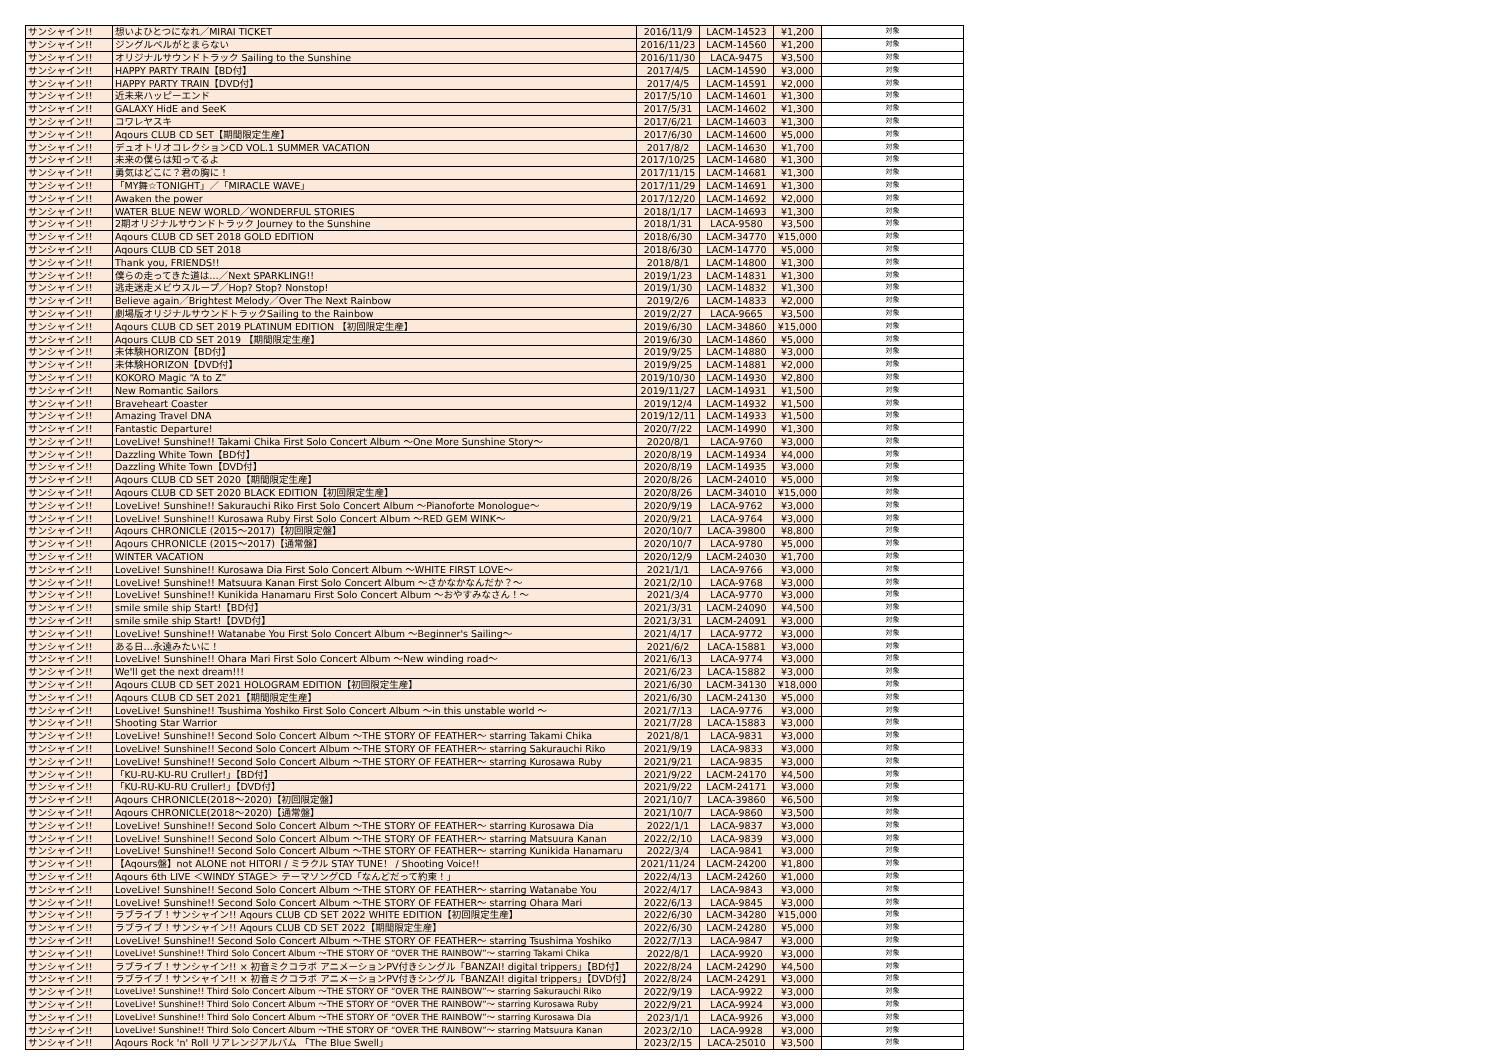| サンシャイン!! | 想いよひとつになれ／MIRAI TICKET | 2016/11/9 | LACM-14523 | ¥1,200 | 対象 |
| サンシャイン!! | ジングルベルがとまらない | 2016/11/23 | LACM-14560 | ¥1,200 | 対象 |
| サンシャイン!! | オリジナルサウンドトラック Sailing to the Sunshine | 2016/11/30 | LACA-9475 | ¥3,500 | 対象 |
| サンシャイン!! | HAPPY PARTY TRAIN【BD付】 | 2017/4/5 | LACM-14590 | ¥3,000 | 対象 |
| サンシャイン!! | HAPPY PARTY TRAIN【DVD付】 | 2017/4/5 | LACM-14591 | ¥2,000 | 対象 |
| サンシャイン!! | 近未来ハッピーエンド | 2017/5/10 | LACM-14601 | ¥1,300 | 対象 |
| サンシャイン!! | GALAXY HidE and SeeK | 2017/5/31 | LACM-14602 | ¥1,300 | 対象 |
| サンシャイン!! | コワレヤスキ | 2017/6/21 | LACM-14603 | ¥1,300 | 対象 |
| サンシャイン!! | Aqours CLUB CD SET【期間限定生産】 | 2017/6/30 | LACM-14600 | ¥5,000 | 対象 |
| サンシャイン!! | デュオトリオコレクションCD VOL.1 SUMMER VACATION | 2017/8/2 | LACM-14630 | ¥1,700 | 対象 |
| サンシャイン!! | 未来の僕らは知ってるよ | 2017/10/25 | LACM-14680 | ¥1,300 | 対象 |
| サンシャイン!! | 勇気はどこに？君の胸に！ | 2017/11/15 | LACM-14681 | ¥1,300 | 対象 |
| サンシャイン!! | 「MY舞☆TONIGHT」／「MIRACLE WAVE」 | 2017/11/29 | LACM-14691 | ¥1,300 | 対象 |
| サンシャイン!! | Awaken the power | 2017/12/20 | LACM-14692 | ¥2,000 | 対象 |
| サンシャイン!! | WATER BLUE NEW WORLD／WONDERFUL STORIES | 2018/1/17 | LACM-14693 | ¥1,300 | 対象 |
| サンシャイン!! | 2期オリジナルサウンドトラック Journey to the Sunshine | 2018/1/31 | LACA-9580 | ¥3,500 | 対象 |
| サンシャイン!! | Aqours CLUB CD SET 2018 GOLD EDITION | 2018/6/30 | LACM-34770 | ¥15,000 | 対象 |
| サンシャイン!! | Aqours CLUB CD SET 2018 | 2018/6/30 | LACM-14770 | ¥5,000 | 対象 |
| サンシャイン!! | Thank you, FRIENDS!! | 2018/8/1 | LACM-14800 | ¥1,300 | 対象 |
| サンシャイン!! | 僕らの走ってきた道は…／Next SPARKLING!! | 2019/1/23 | LACM-14831 | ¥1,300 | 対象 |
| サンシャイン!! | 逃走迷走メビウスループ／Hop? Stop? Nonstop! | 2019/1/30 | LACM-14832 | ¥1,300 | 対象 |
| サンシャイン!! | Believe again／Brightest Melody／Over The Next Rainbow | 2019/2/6 | LACM-14833 | ¥2,000 | 対象 |
| サンシャイン!! | 劇場版オリジナルサウンドトラックSailing to the Rainbow | 2019/2/27 | LACA-9665 | ¥3,500 | 対象 |
| サンシャイン!! | Aqours CLUB CD SET 2019 PLATINUM EDITION 【初回限定生産】 | 2019/6/30 | LACM-34860 | ¥15,000 | 対象 |
| サンシャイン!! | Aqours CLUB CD SET 2019 【期間限定生産】 | 2019/6/30 | LACM-14860 | ¥5,000 | 対象 |
| サンシャイン!! | 未体験HORIZON【BD付】 | 2019/9/25 | LACM-14880 | ¥3,000 | 対象 |
| サンシャイン!! | 未体験HORIZON【DVD付】 | 2019/9/25 | LACM-14881 | ¥2,000 | 対象 |
| サンシャイン!! | KOKORO Magic “A to Z” | 2019/10/30 | LACM-14930 | ¥2,800 | 対象 |
| サンシャイン!! | New Romantic Sailors | 2019/11/27 | LACM-14931 | ¥1,500 | 対象 |
| サンシャイン!! | Braveheart Coaster | 2019/12/4 | LACM-14932 | ¥1,500 | 対象 |
| サンシャイン!! | Amazing Travel DNA | 2019/12/11 | LACM-14933 | ¥1,500 | 対象 |
| サンシャイン!! | Fantastic Departure! | 2020/7/22 | LACM-14990 | ¥1,300 | 対象 |
| サンシャイン!! | LoveLive! Sunshine!! Takami Chika First Solo Concert Album ～One More Sunshine Story～ | 2020/8/1 | LACA-9760 | ¥3,000 | 対象 |
| サンシャイン!! | Dazzling White Town【BD付】 | 2020/8/19 | LACM-14934 | ¥4,000 | 対象 |
| サンシャイン!! | Dazzling White Town【DVD付】 | 2020/8/19 | LACM-14935 | ¥3,000 | 対象 |
| サンシャイン!! | Aqours CLUB CD SET 2020【期間限定生産】 | 2020/8/26 | LACM-24010 | ¥5,000 | 対象 |
| サンシャイン!! | Aqours CLUB CD SET 2020 BLACK EDITION【初回限定生産】 | 2020/8/26 | LACM-34010 | ¥15,000 | 対象 |
| サンシャイン!! | LoveLive! Sunshine!! Sakurauchi Riko First Solo Concert Album ～Pianoforte Monologue～ | 2020/9/19 | LACA-9762 | ¥3,000 | 対象 |
| サンシャイン!! | LoveLive! Sunshine!! Kurosawa Ruby First Solo Concert Album ～RED GEM WINK～ | 2020/9/21 | LACA-9764 | ¥3,000 | 対象 |
| サンシャイン!! | Aqours CHRONICLE (2015～2017)【初回限定盤】 | 2020/10/7 | LACA-39800 | ¥8,800 | 対象 |
| サンシャイン!! | Aqours CHRONICLE (2015～2017)【通常盤】 | 2020/10/7 | LACA-9780 | ¥5,000 | 対象 |
| サンシャイン!! | WINTER VACATION | 2020/12/9 | LACM-24030 | ¥1,700 | 対象 |
| サンシャイン!! | LoveLive! Sunshine!! Kurosawa Dia First Solo Concert Album ～WHITE FIRST LOVE～ | 2021/1/1 | LACA-9766 | ¥3,000 | 対象 |
| サンシャイン!! | LoveLive! Sunshine!! Matsuura Kanan First Solo Concert Album ～さかなかなんだか？～ | 2021/2/10 | LACA-9768 | ¥3,000 | 対象 |
| サンシャイン!! | LoveLive! Sunshine!! Kunikida Hanamaru First Solo Concert Album ～おやすみなさん！～ | 2021/3/4 | LACA-9770 | ¥3,000 | 対象 |
| サンシャイン!! | smile smile ship Start!【BD付】 | 2021/3/31 | LACM-24090 | ¥4,500 | 対象 |
| サンシャイン!! | smile smile ship Start!【DVD付】 | 2021/3/31 | LACM-24091 | ¥3,000 | 対象 |
| サンシャイン!! | LoveLive! Sunshine!! Watanabe You First Solo Concert Album ～Beginner's Sailing～ | 2021/4/17 | LACA-9772 | ¥3,000 | 対象 |
| サンシャイン!! | ある日…永遠みたいに！ | 2021/6/2 | LACA-15881 | ¥3,000 | 対象 |
| サンシャイン!! | LoveLive! Sunshine!! Ohara Mari First Solo Concert Album ～New winding road～ | 2021/6/13 | LACA-9774 | ¥3,000 | 対象 |
| サンシャイン!! | We'll get the next dream!!! | 2021/6/23 | LACA-15882 | ¥3,000 | 対象 |
| サンシャイン!! | Aqours CLUB CD SET 2021 HOLOGRAM EDITION【初回限定生産】 | 2021/6/30 | LACM-34130 | ¥18,000 | 対象 |
| サンシャイン!! | Aqours CLUB CD SET 2021【期間限定生産】 | 2021/6/30 | LACM-24130 | ¥5,000 | 対象 |
| サンシャイン!! | LoveLive! Sunshine!! Tsushima Yoshiko First Solo Concert Album ～in this unstable world ～ | 2021/7/13 | LACA-9776 | ¥3,000 | 対象 |
| サンシャイン!! | Shooting Star Warrior | 2021/7/28 | LACA-15883 | ¥3,000 | 対象 |
| サンシャイン!! | LoveLive! Sunshine!! Second Solo Concert Album ～THE STORY OF FEATHER～ starring Takami Chika | 2021/8/1 | LACA-9831 | ¥3,000 | 対象 |
| サンシャイン!! | LoveLive! Sunshine!! Second Solo Concert Album ～THE STORY OF FEATHER～ starring Sakurauchi Riko | 2021/9/19 | LACA-9833 | ¥3,000 | 対象 |
| サンシャイン!! | LoveLive! Sunshine!! Second Solo Concert Album ～THE STORY OF FEATHER～ starring Kurosawa Ruby | 2021/9/21 | LACA-9835 | ¥3,000 | 対象 |
| サンシャイン!! | 「KU-RU-KU-RU Cruller!」【BD付】 | 2021/9/22 | LACM-24170 | ¥4,500 | 対象 |
| サンシャイン!! | 「KU-RU-KU-RU Cruller!」【DVD付】 | 2021/9/22 | LACM-24171 | ¥3,000 | 対象 |
| サンシャイン!! | Aqours CHRONICLE(2018～2020)【初回限定盤】 | 2021/10/7 | LACA-39860 | ¥6,500 | 対象 |
| サンシャイン!! | Aqours CHRONICLE(2018～2020)【通常盤】 | 2021/10/7 | LACA-9860 | ¥3,500 | 対象 |
| サンシャイン!! | LoveLive! Sunshine!! Second Solo Concert Album ～THE STORY OF FEATHER～ starring Kurosawa Dia | 2022/1/1 | LACA-9837 | ¥3,000 | 対象 |
| サンシャイン!! | LoveLive! Sunshine!! Second Solo Concert Album ～THE STORY OF FEATHER～ starring Matsuura Kanan | 2022/2/10 | LACA-9839 | ¥3,000 | 対象 |
| サンシャイン!! | LoveLive! Sunshine!! Second Solo Concert Album ～THE STORY OF FEATHER～ starring Kunikida Hanamaru | 2022/3/4 | LACA-9841 | ¥3,000 | 対象 |
| サンシャイン!! | 【Aqours盤】not ALONE not HITORI / ミラクル STAY TUNE！ / Shooting Voice!! | 2021/11/24 | LACM-24200 | ¥1,800 | 対象 |
| サンシャイン!! | Aqours 6th LIVE ＜WINDY STAGE＞ テーマソングCD「なんどだって約束！」 | 2022/4/13 | LACM-24260 | ¥1,000 | 対象 |
| サンシャイン!! | LoveLive! Sunshine!! Second Solo Concert Album ～THE STORY OF FEATHER～ starring Watanabe You | 2022/4/17 | LACA-9843 | ¥3,000 | 対象 |
| サンシャイン!! | LoveLive! Sunshine!! Second Solo Concert Album ～THE STORY OF FEATHER～ starring Ohara Mari | 2022/6/13 | LACA-9845 | ¥3,000 | 対象 |
| サンシャイン!! | ラブライブ！サンシャイン!! Aqours CLUB CD SET 2022 WHITE EDITION【初回限定生産】 | 2022/6/30 | LACM-34280 | ¥15,000 | 対象 |
| サンシャイン!! | ラブライブ！サンシャイン!! Aqours CLUB CD SET 2022【期間限定生産】 | 2022/6/30 | LACM-24280 | ¥5,000 | 対象 |
| サンシャイン!! | LoveLive! Sunshine!! Second Solo Concert Album ～THE STORY OF FEATHER～ starring Tsushima Yoshiko | 2022/7/13 | LACA-9847 | ¥3,000 | 対象 |
| サンシャイン!! | LoveLive! Sunshine!! Third Solo Concert Album ～THE STORY OF “OVER THE RAINBOW”～ starring Takami Chika | 2022/8/1 | LACA-9920 | ¥3,000 | 対象 |
| サンシャイン!! | ラブライブ！サンシャイン!! × 初音ミクコラボ アニメーションPV付きシングル「BANZAI! digital trippers」【BD付】 | 2022/8/24 | LACM-24290 | ¥4,500 | 対象 |
| サンシャイン!! | ラブライブ！サンシャイン!! × 初音ミクコラボ アニメーションPV付きシングル「BANZAI! digital trippers」【DVD付】 | 2022/8/24 | LACM-24291 | ¥3,000 | 対象 |
| サンシャイン!! | LoveLive! Sunshine!! Third Solo Concert Album ～THE STORY OF “OVER THE RAINBOW”～ starring Sakurauchi Riko | 2022/9/19 | LACA-9922 | ¥3,000 | 対象 |
| サンシャイン!! | LoveLive! Sunshine!! Third Solo Concert Album ～THE STORY OF “OVER THE RAINBOW”～ starring Kurosawa Ruby | 2022/9/21 | LACA-9924 | ¥3,000 | 対象 |
| サンシャイン!! | LoveLive! Sunshine!! Third Solo Concert Album ～THE STORY OF “OVER THE RAINBOW”～ starring Kurosawa Dia | 2023/1/1 | LACA-9926 | ¥3,000 | 対象 |
| サンシャイン!! | LoveLive! Sunshine!! Third Solo Concert Album ～THE STORY OF “OVER THE RAINBOW”～ starring Matsuura Kanan | 2023/2/10 | LACA-9928 | ¥3,000 | 対象 |
| サンシャイン!! | Aqours Rock 'n' Roll リアレンジアルバム 「The Blue Swell」 | 2023/2/15 | LACA-25010 | ¥3,500 | 対象 |